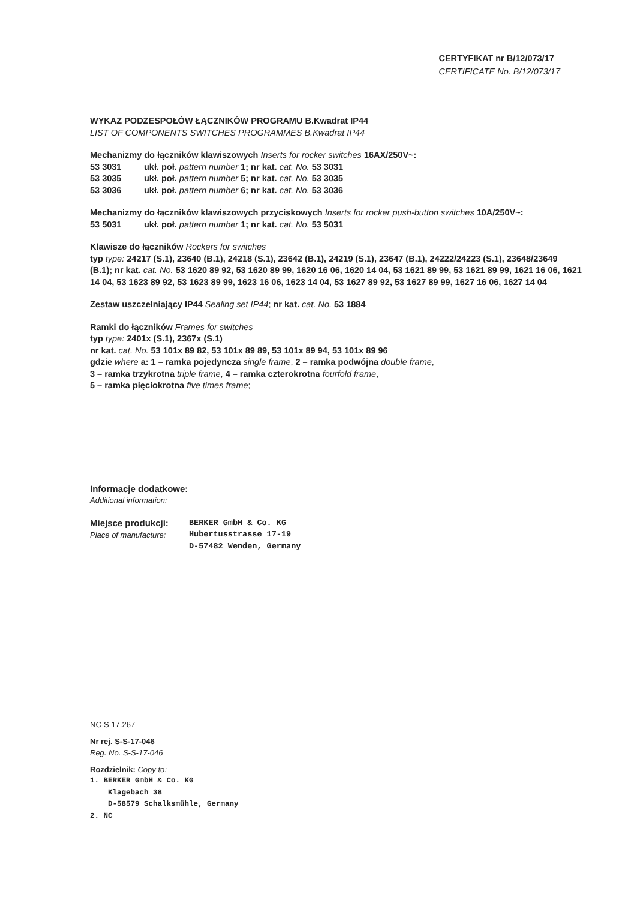CERTYFIKAT nr B/12/073/17
CERTIFICATE No. B/12/073/17
WYKAZ PODZESPOŁÓW ŁĄCZNIKÓW PROGRAMU B.Kwadrat IP44
LIST OF COMPONENTS SWITCHES PROGRAMMES B.Kwadrat IP44
Mechanizmy do łączników klawiszowych Inserts for rocker switches 16AX/250V~:
53 3031 ukł. poł. pattern number 1; nr kat. cat. No. 53 3031
53 3035 ukł. poł. pattern number 5; nr kat. cat. No. 53 3035
53 3036 ukł. poł. pattern number 6; nr kat. cat. No. 53 3036
Mechanizmy do łączników klawiszowych przyciskowych Inserts for rocker push-button switches 10A/250V~:
53 5031 ukł. poł. pattern number 1; nr kat. cat. No. 53 5031
Klawisze do łączników Rockers for switches
typ type: 24217 (S.1), 23640 (B.1), 24218 (S.1), 23642 (B.1), 24219 (S.1), 23647 (B.1), 24222/24223 (S.1), 23648/23649 (B.1); nr kat. cat. No. 53 1620 89 92, 53 1620 89 99, 1620 16 06, 1620 14 04, 53 1621 89 99, 53 1621 89 99, 1621 16 06, 1621 14 04, 53 1623 89 92, 53 1623 89 99, 1623 16 06, 1623 14 04, 53 1627 89 92, 53 1627 89 99, 1627 16 06, 1627 14 04
Zestaw uszczelniający IP44 Sealing set IP44; nr kat. cat. No. 53 1884
Ramki do łączników Frames for switches
typ type: 2401x (S.1), 2367x (S.1)
nr kat. cat. No. 53 101x 89 82, 53 101x 89 89, 53 101x 89 94, 53 101x 89 96
gdzie where a: 1 – ramka pojedyncza single frame, 2 – ramka podwójna double frame,
3 – ramka trzykrotna triple frame, 4 – ramka czterokrotna fourfold frame,
5 – ramka pięciokrotna five times frame;
Informacje dodatkowe:
Additional information:
Miejsce produkcji:
Place of manufacture:
BERKER GmbH & Co. KG
Hubertusstrasse 17-19
D-57482 Wenden, Germany
NC-S 17.267
Nr rej. S-S-17-046
Reg. No. S-S-17-046
Rozdzielnik: Copy to:
1. BERKER GmbH & Co. KG
Klagebach 38
D-58579 Schalksmühle, Germany
2. NC